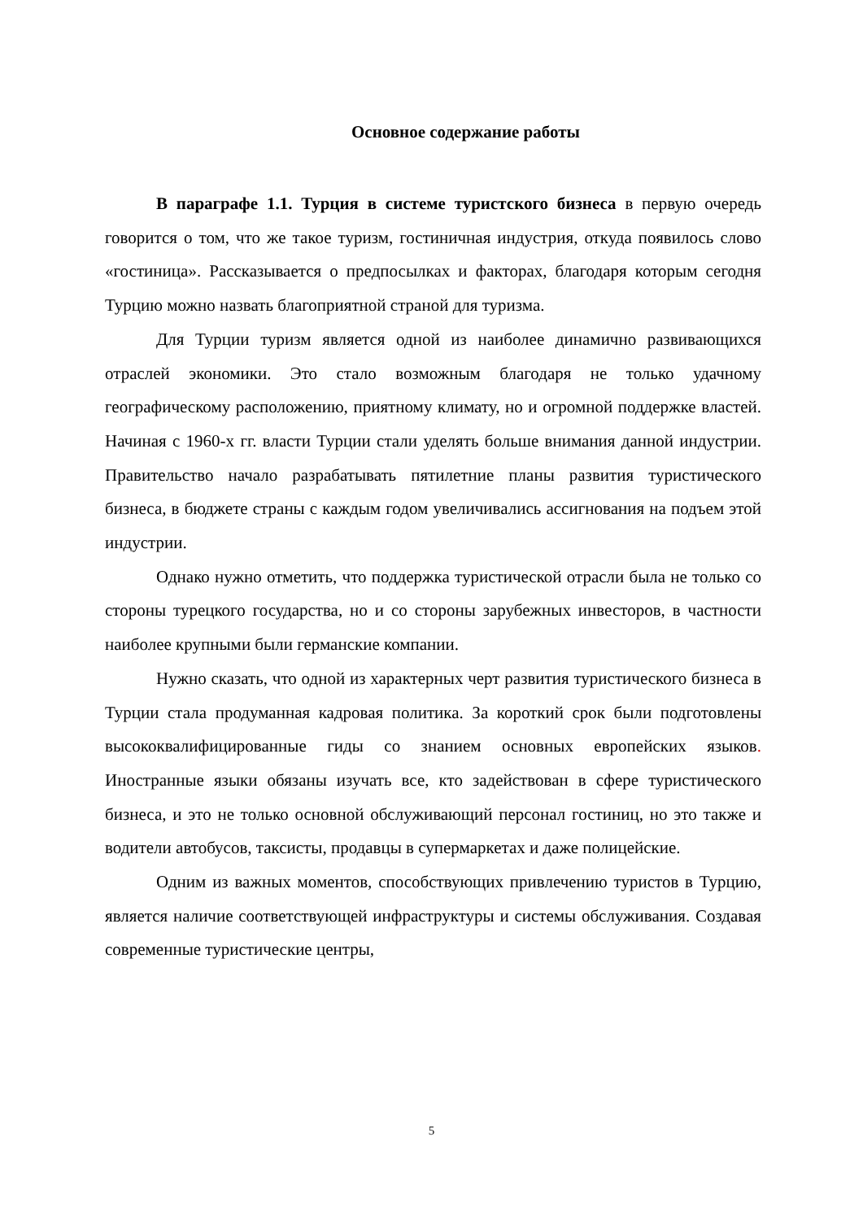Основное содержание работы
В параграфе 1.1. Турция в системе туристского бизнеса в первую очередь говорится о том, что же такое туризм, гостиничная индустрия, откуда появилось слово «гостиница». Рассказывается о предпосылках и факторах, благодаря которым сегодня Турцию можно назвать благоприятной страной для туризма.
Для Турции туризм является одной из наиболее динамично развивающихся отраслей экономики. Это стало возможным благодаря не только удачному географическому расположению, приятному климату, но и огромной поддержке властей. Начиная с 1960-х гг. власти Турции стали уделять больше внимания данной индустрии. Правительство начало разрабатывать пятилетние планы развития туристического бизнеса, в бюджете страны с каждым годом увеличивались ассигнования на подъем этой индустрии.
Однако нужно отметить, что поддержка туристической отрасли была не только со стороны турецкого государства, но и со стороны зарубежных инвесторов, в частности наиболее крупными были германские компании.
Нужно сказать, что одной из характерных черт развития туристического бизнеса в Турции стала продуманная кадровая политика. За короткий срок были подготовлены высококвалифицированные гиды со знанием основных европейских языков. Иностранные языки обязаны изучать все, кто задействован в сфере туристического бизнеса, и это не только основной обслуживающий персонал гостиниц, но это также и водители автобусов, таксисты, продавцы в супермаркетах и даже полицейские.
Одним из важных моментов, способствующих привлечению туристов в Турцию, является наличие соответствующей инфраструктуры и системы обслуживания. Создавая современные туристические центры,
5